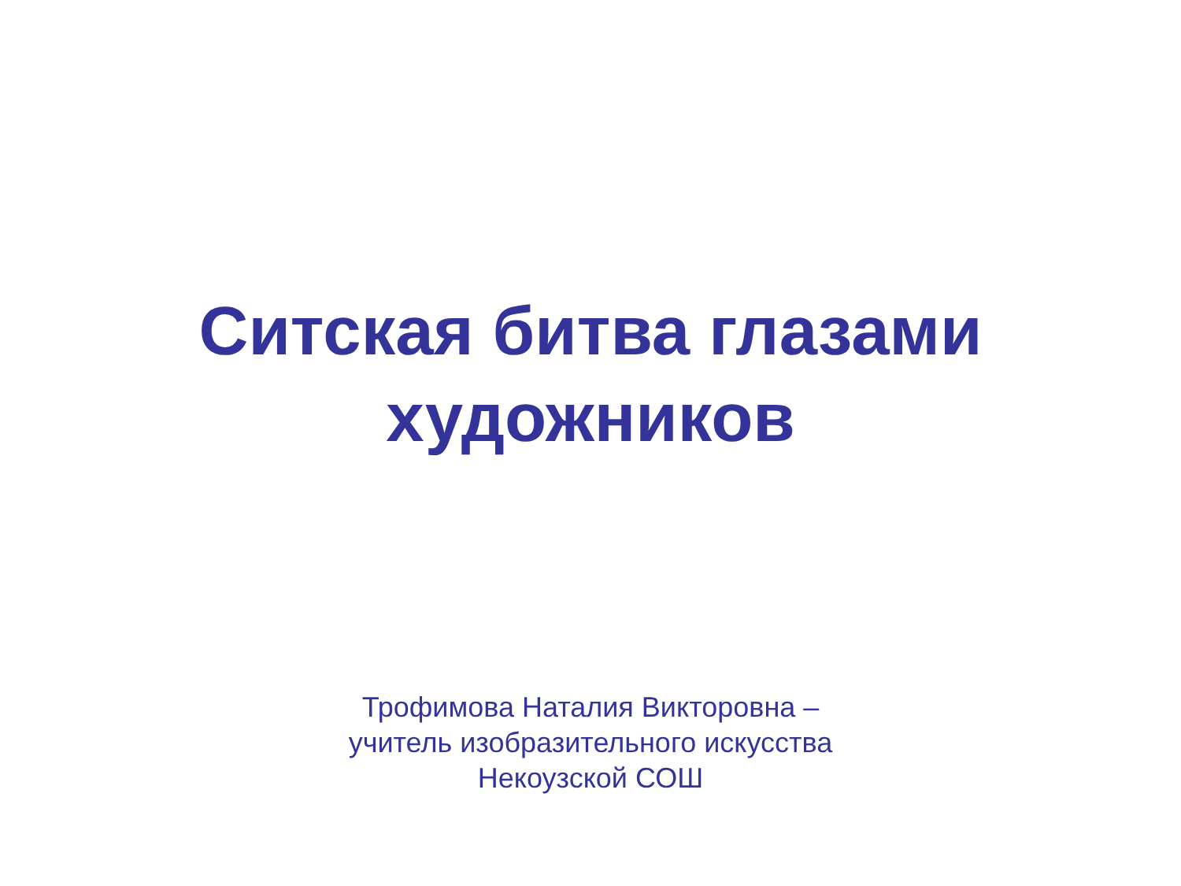Ситская битва глазами
художников
Трофимова Наталия Викторовна –
учитель изобразительного искусства
Некоузской СОШ